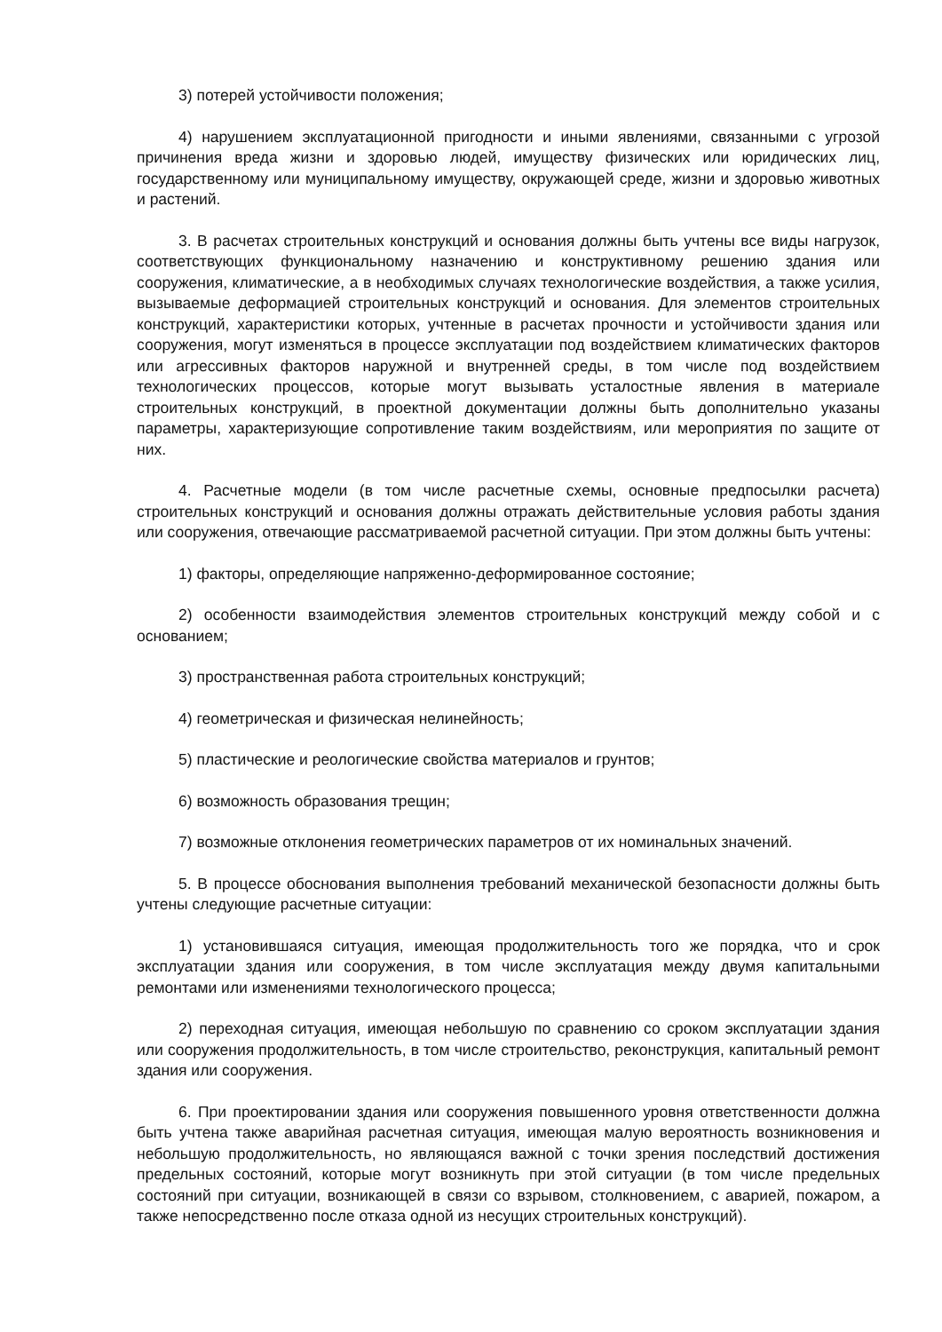3) потерей устойчивости положения;
4) нарушением эксплуатационной пригодности и иными явлениями, связанными с угрозой причинения вреда жизни и здоровью людей, имуществу физических или юридических лиц, государственному или муниципальному имуществу, окружающей среде, жизни и здоровью животных и растений.
3. В расчетах строительных конструкций и основания должны быть учтены все виды нагрузок, соответствующих функциональному назначению и конструктивному решению здания или сооружения, климатические, а в необходимых случаях технологические воздействия, а также усилия, вызываемые деформацией строительных конструкций и основания. Для элементов строительных конструкций, характеристики которых, учтенные в расчетах прочности и устойчивости здания или сооружения, могут изменяться в процессе эксплуатации под воздействием климатических факторов или агрессивных факторов наружной и внутренней среды, в том числе под воздействием технологических процессов, которые могут вызывать усталостные явления в материале строительных конструкций, в проектной документации должны быть дополнительно указаны параметры, характеризующие сопротивление таким воздействиям, или мероприятия по защите от них.
4. Расчетные модели (в том числе расчетные схемы, основные предпосылки расчета) строительных конструкций и основания должны отражать действительные условия работы здания или сооружения, отвечающие рассматриваемой расчетной ситуации. При этом должны быть учтены:
1) факторы, определяющие напряженно-деформированное состояние;
2) особенности взаимодействия элементов строительных конструкций между собой и с основанием;
3) пространственная работа строительных конструкций;
4) геометрическая и физическая нелинейность;
5) пластические и реологические свойства материалов и грунтов;
6) возможность образования трещин;
7) возможные отклонения геометрических параметров от их номинальных значений.
5. В процессе обоснования выполнения требований механической безопасности должны быть учтены следующие расчетные ситуации:
1) установившаяся ситуация, имеющая продолжительность того же порядка, что и срок эксплуатации здания или сооружения, в том числе эксплуатация между двумя капитальными ремонтами или изменениями технологического процесса;
2) переходная ситуация, имеющая небольшую по сравнению со сроком эксплуатации здания или сооружения продолжительность, в том числе строительство, реконструкция, капитальный ремонт здания или сооружения.
6. При проектировании здания или сооружения повышенного уровня ответственности должна быть учтена также аварийная расчетная ситуация, имеющая малую вероятность возникновения и небольшую продолжительность, но являющаяся важной с точки зрения последствий достижения предельных состояний, которые могут возникнуть при этой ситуации (в том числе предельных состояний при ситуации, возникающей в связи со взрывом, столкновением, с аварией, пожаром, а также непосредственно после отказа одной из несущих строительных конструкций).